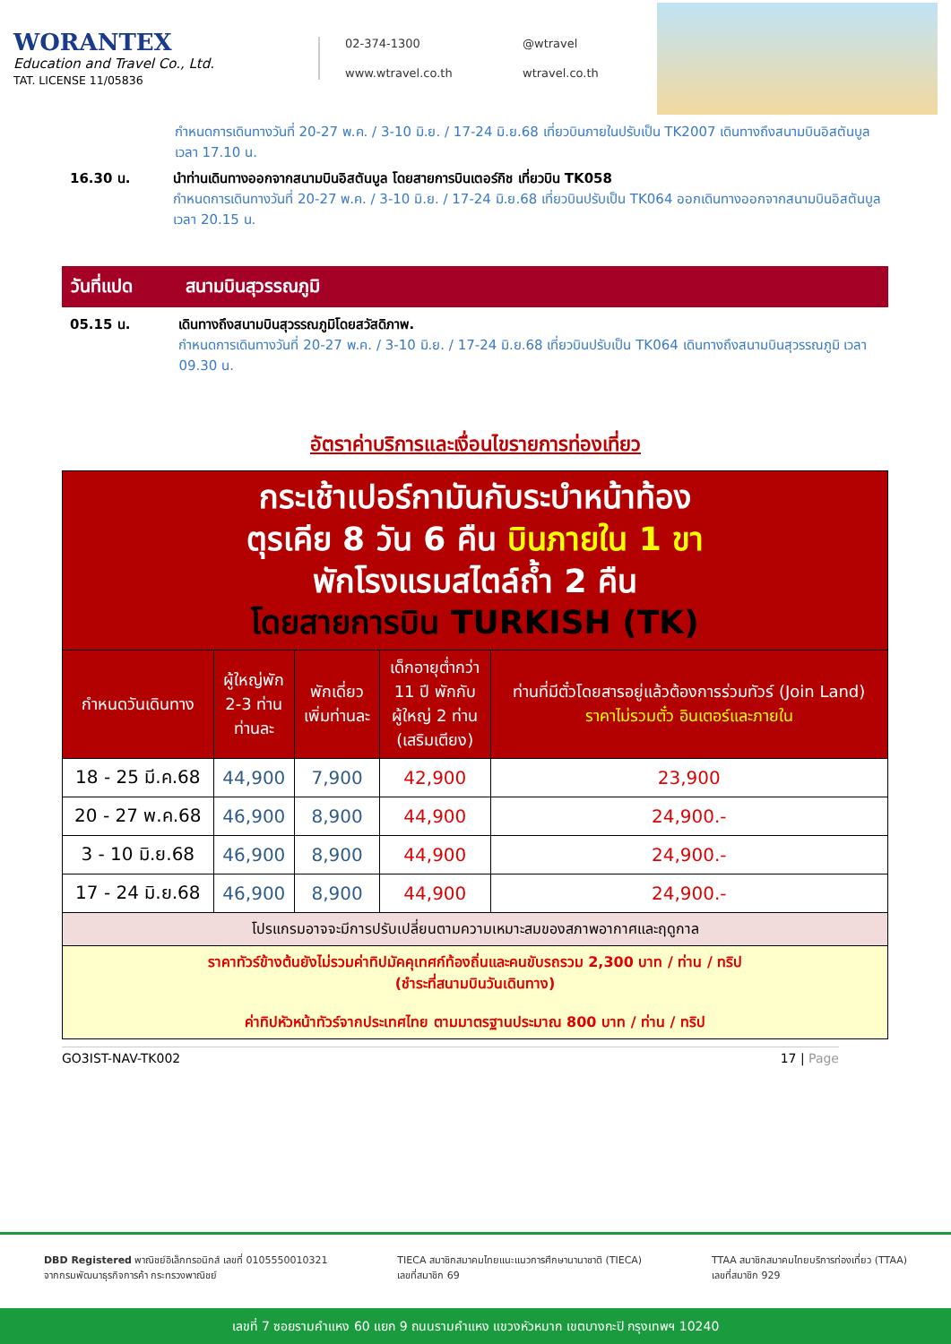WORANTEX
Education and Travel Co., Ltd.
TAT. LICENSE 11/05836
02-374-1300 @wtravel www.wtravel.co.th wtravel.co.th
กำหนดการเดินทางวันที่ 20-27 พ.ค. / 3-10 มิ.ย. / 17-24 มิ.ย.68 เที่ยวบินภายในปรับเป็น TK2007 เดินทางถึงสนามบินอิสตันบูล เวลา 17.10 น.
16.30 น. นำท่านเดินทางออกจากสนามบินอิสตันบูล โดยสายการบินเตอร์กิช เที่ยวบิน TK058
กำหนดการเดินทางวันที่ 20-27 พ.ค. / 3-10 มิ.ย. / 17-24 มิ.ย.68 เที่ยวบินปรับเป็น TK064 ออกเดินทางออกจากสนามบินอิสตันบูล เวลา 20.15 น.
วันที่แปด สนามบินสุวรรณภูมิ
05.15 น. เดินทางถึงสนามบินสุวรรณภูมิโดยสวัสดิภาพ.
กำหนดการเดินทางวันที่ 20-27 พ.ค. / 3-10 มิ.ย. / 17-24 มิ.ย.68 เที่ยวบินปรับเป็น TK064 เดินทางถึงสนามบินสุวรรณภูมิ เวลา 09.30 น.
อัตราค่าบริการและเงื่อนไขรายการท่องเที่ยว
| กระเช้าเปอร์กามันกับระบำหน้าท้อง ตุรเคีย 8 วัน 6 คืน บินภายใน 1 ขา พักโรงแรมสไตล์ถ้ำ 2 คืน โดยสายการบิน TURKISH (TK) | | | | |
| กำหนดวันเดินทาง | ผู้ใหญ่พัก 2-3 ท่าน ท่านละ | พักเดี่ยว เพิ่มท่านละ | เด็กอายุต่ำกว่า 11 ปี พักกับ ผู้ใหญ่ 2 ท่าน (เสริมเตียง) | ท่านที่มีตั๋วโดยสารอยู่แล้วต้องการร่วมทัวร์ (Join Land) ราคาไม่รวมตั๋ว อินเตอร์และภายใน |
| 18 - 25 มี.ค.68 | 44,900 | 7,900 | 42,900 | 23,900 |
| 20 - 27 พ.ค.68 | 46,900 | 8,900 | 44,900 | 24,900.- |
| 3 - 10 มิ.ย.68 | 46,900 | 8,900 | 44,900 | 24,900.- |
| 17 - 24 มิ.ย.68 | 46,900 | 8,900 | 44,900 | 24,900.- |
| โปรแกรมอาจจะมีการปรับเปลี่ยนตามความเหมาะสมของสภาพอากาศและฤดูกาล | | | | |
| ราคาทัวร์ข้างต้นยังไม่รวมค่าทิปมัคคุเทศก์ท้องถิ่นและคนขับรถรวม 2,300 บาท / ท่าน / ทริป (ชำระที่สนามบินวันเดินทาง) ค่าทิปหัวหน้าทัวร์จากประเทศไทย ตามมาตรฐานประมาณ 800 บาท / ท่าน / ทริป | | | | |
GO3IST-NAV-TK002 17 | Page
DBD Registered พาณิชย์อิเล็กทรอนิกส์ เลขที่ 0105550010321
จากกรมพัฒนาธุรกิจการค้า กระทรวงพาณิชย์ TIECA สมาชิกสมาคมไทยแนะแนวการศึกษานานาชาติ (TIECA)
เลขที่สมาชิก 69 TTAA สมาชิกสมาคมไทยบริการท่องเที่ยว (TTAA)
เลขที่สมาชิก 929
เลขที่ 7 ซอยรามคำแหง 60 แยก 9 ถนนรามคำแหง แขวงหัวหมาก เขตบางกะปิ กรุงเทพฯ 10240